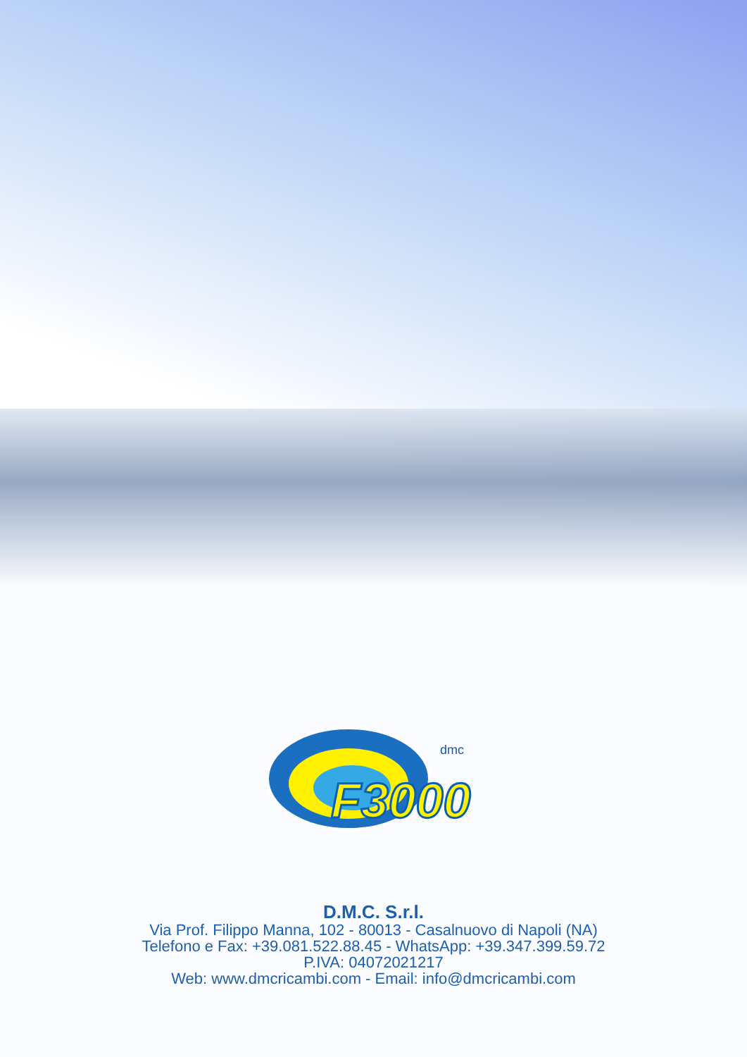F3000
dmc
D.M.C. S.r.l.
Via Prof. Filippo Manna, 102 - 80013 - Casalnuovo di Napoli (NA)
Telefono e Fax: +39.081.522.88.45 - WhatsApp: +39.347.399.59.72
P.IVA: 04072021217
Web: www.dmcricambi.com - Email: info@dmcricambi.com